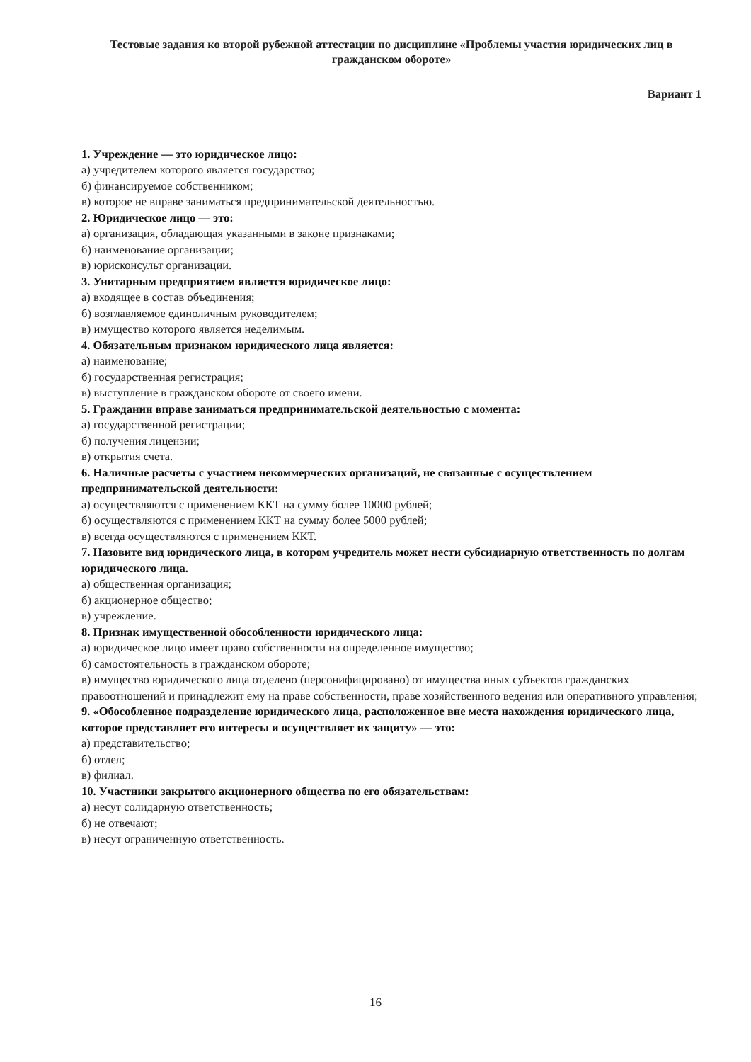Тестовые задания ко второй рубежной аттестации по дисциплине «Проблемы участия юридических лиц в гражданском обороте»
Вариант 1
1. Учреждение — это юридическое лицо:
а) учредителем которого является государство;
б) финансируемое собственником;
в) которое не вправе заниматься предпринимательской деятельностью.
2. Юридическое лицо — это:
а) организация, обладающая указанными в законе признаками;
б) наименование организации;
в) юрисконсульт организации.
3. Унитарным предприятием является юридическое лицо:
а) входящее в состав объединения;
б) возглавляемое единоличным руководителем;
в) имущество которого является неделимым.
4. Обязательным признаком юридического лица является:
а) наименование;
б) государственная регистрация;
в) выступление в гражданском обороте от своего имени.
5. Гражданин вправе заниматься предпринимательской деятельностью с момента:
а) государственной регистрации;
б) получения лицензии;
в) открытия счета.
6. Наличные расчеты с участием некоммерческих организаций, не связанные с осуществлением предпринимательской деятельности:
а) осуществляются с применением ККТ на сумму более 10000 рублей;
б) осуществляются с применением ККТ на сумму более 5000 рублей;
в) всегда осуществляются с применением ККТ.
7. Назовите вид юридического лица, в котором учредитель может нести субсидиарную ответственность по долгам юридического лица.
а) общественная организация;
б) акционерное общество;
в) учреждение.
8. Признак имущественной обособленности юридического лица:
а) юридическое лицо имеет право собственности на определенное имущество;
б) самостоятельность в гражданском обороте;
в) имущество юридического лица отделено (персонифицировано) от имущества иных субъектов гражданских правоотношений и принадлежит ему на праве собственности, праве хозяйственного ведения или оперативного управления;
9. «Обособленное подразделение юридического лица, расположенное вне места нахождения юридического лица, которое представляет его интересы и осуществляет их защиту» — это:
а) представительство;
б) отдел;
в) филиал.
10. Участники закрытого акционерного общества по его обязательствам:
а) несут солидарную ответственность;
б) не отвечают;
в) несут ограниченную ответственность.
16